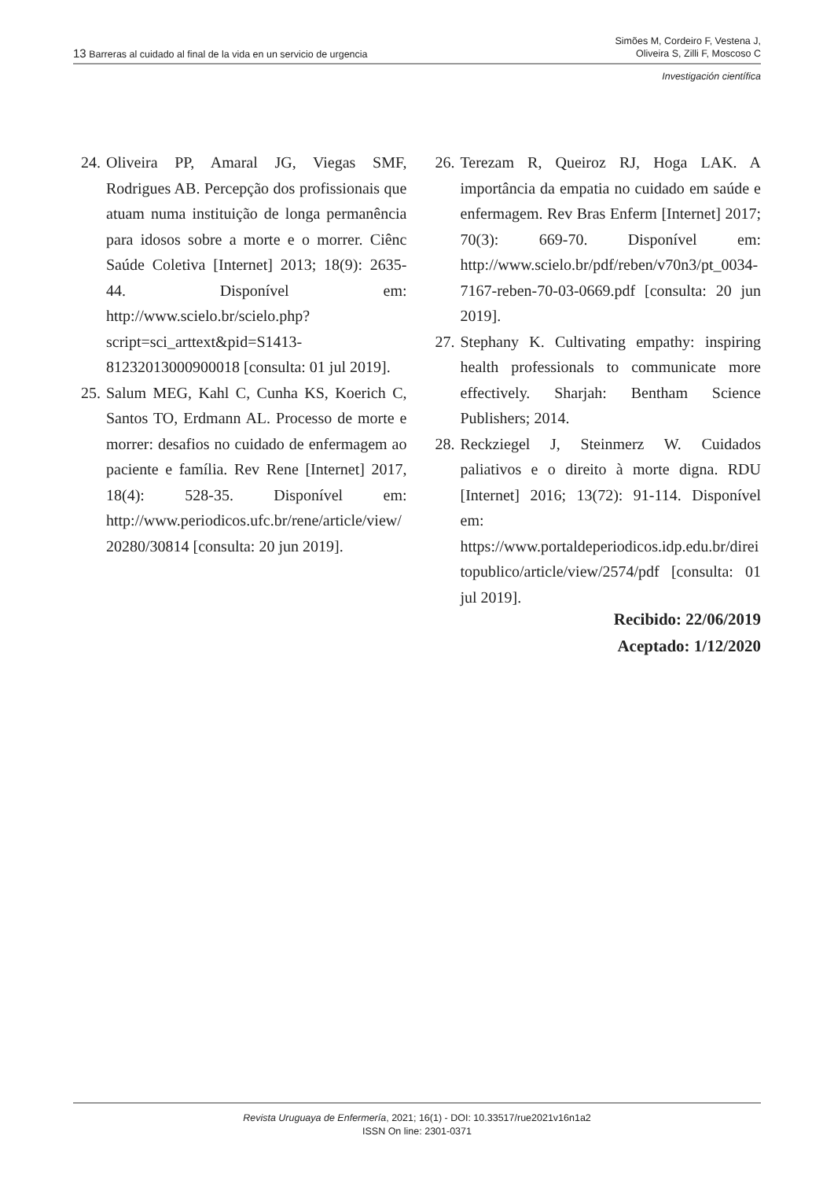13 Barreras al cuidado al final de la vida en un servicio de urgencia
Simões M, Cordeiro F, Vestena J,
Oliveira S, Zilli F, Moscoso C
Investigación científica
24. Oliveira PP, Amaral JG, Viegas SMF, Rodrigues AB. Percepção dos profissionais que atuam numa instituição de longa permanência para idosos sobre a morte e o morrer. Ciênc Saúde Coletiva [Internet] 2013; 18(9): 2635-44. Disponível em: http://www.scielo.br/scielo.php?script=sci_arttext&pid=S1413-81232013000900018 [consulta: 01 jul 2019].
25. Salum MEG, Kahl C, Cunha KS, Koerich C, Santos TO, Erdmann AL. Processo de morte e morrer: desafios no cuidado de enfermagem ao paciente e família. Rev Rene [Internet] 2017, 18(4): 528-35. Disponível em: http://www.periodicos.ufc.br/rene/article/view/20280/30814 [consulta: 20 jun 2019].
26. Terezam R, Queiroz RJ, Hoga LAK. A importância da empatia no cuidado em saúde e enfermagem. Rev Bras Enferm [Internet] 2017; 70(3): 669-70. Disponível em: http://www.scielo.br/pdf/reben/v70n3/pt_0034-7167-reben-70-03-0669.pdf [consulta: 20 jun 2019].
27. Stephany K. Cultivating empathy: inspiring health professionals to communicate more effectively. Sharjah: Bentham Science Publishers; 2014.
28. Reckziegel J, Steinmerz W. Cuidados paliativos e o direito à morte digna. RDU [Internet] 2016; 13(72): 91-114. Disponível em: https://www.portaldeperiodicos.idp.edu.br/direitopublico/article/view/2574/pdf [consulta: 01 jul 2019].
Recibido: 22/06/2019
Aceptado: 1/12/2020
Revista Uruguaya de Enfermería, 2021; 16(1) - DOI: 10.33517/rue2021v16n1a2
ISSN On line: 2301-0371